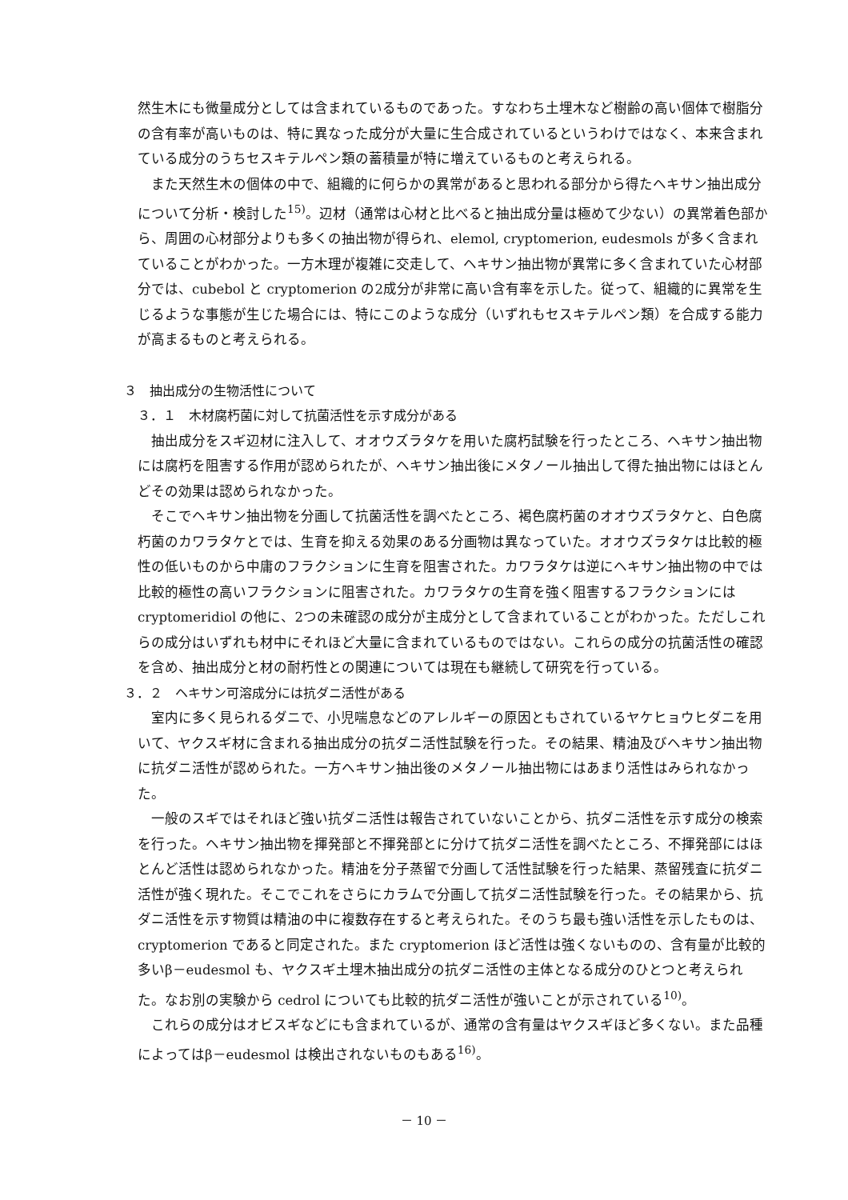然生木にも微量成分としては含まれているものであった。すなわち土埋木など樹齢の高い個体で樹脂分の含有率が高いものは、特に異なった成分が大量に生合成されているというわけではなく、本来含まれている成分のうちセスキテルペン類の蓄積量が特に増えているものと考えられる。
また天然生木の個体の中で、組織的に何らかの異常があると思われる部分から得たヘキサン抽出成分について分析・検討した<sup>15)</sup>。辺材（通常は心材と比べると抽出成分量は極めて少ない）の異常着色部から、周囲の心材部分よりも多くの抽出物が得られ、elemol, cryptomerion, eudesmols が多く含まれていることがわかった。一方木理が複雑に交走して、ヘキサン抽出物が異常に多く含まれていた心材部分では、cubebol と cryptomerion の2成分が非常に高い含有率を示した。従って、組織的に異常を生じるような事態が生じた場合には、特にこのような成分（いずれもセスキテルペン類）を合成する能力が高まるものと考えられる。
３　抽出成分の生物活性について
３．１　木材腐朽菌に対して抗菌活性を示す成分がある
抽出成分をスギ辺材に注入して、オオウズラタケを用いた腐朽試験を行ったところ、ヘキサン抽出物には腐朽を阻害する作用が認められたが、ヘキサン抽出後にメタノール抽出して得た抽出物にはほとんどその効果は認められなかった。
そこでヘキサン抽出物を分画して抗菌活性を調べたところ、褐色腐朽菌のオオウズラタケと、白色腐朽菌のカワラタケとでは、生育を抑える効果のある分画物は異なっていた。オオウズラタケは比較的極性の低いものから中庸のフラクションに生育を阻害された。カワラタケは逆にヘキサン抽出物の中では比較的極性の高いフラクションに阻害された。カワラタケの生育を強く阻害するフラクションには cryptomeridiol の他に、2つの未確認の成分が主成分として含まれていることがわかった。ただしこれらの成分はいずれも材中にそれほど大量に含まれているものではない。これらの成分の抗菌活性の確認を含め、抽出成分と材の耐朽性との関連については現在も継続して研究を行っている。
３．２　ヘキサン可溶成分には抗ダニ活性がある
室内に多く見られるダニで、小児喘息などのアレルギーの原因ともされているヤケヒョウヒダニを用いて、ヤクスギ材に含まれる抽出成分の抗ダニ活性試験を行った。その結果、精油及びヘキサン抽出物に抗ダニ活性が認められた。一方ヘキサン抽出後のメタノール抽出物にはあまり活性はみられなかった。
一般のスギではそれほど強い抗ダニ活性は報告されていないことから、抗ダニ活性を示す成分の検索を行った。ヘキサン抽出物を揮発部と不揮発部とに分けて抗ダニ活性を調べたところ、不揮発部にはほとんど活性は認められなかった。精油を分子蒸留で分画して活性試験を行った結果、蒸留残査に抗ダニ活性が強く現れた。そこでこれをさらにカラムで分画して抗ダニ活性試験を行った。その結果から、抗ダニ活性を示す物質は精油の中に複数存在すると考えられた。そのうち最も強い活性を示したものは、cryptomerion であると同定された。また cryptomerion ほど活性は強くないものの、含有量が比較的多いβ－eudesmol も、ヤクスギ土埋木抽出成分の抗ダニ活性の主体となる成分のひとつと考えられた。なお別の実験から cedrol についても比較的抗ダニ活性が強いことが示されている<sup>10)</sup>。
これらの成分はオビスギなどにも含まれているが、通常の含有量はヤクスギほど多くない。また品種によってはβ－eudesmol は検出されないものもある<sup>16)</sup>。
－ 10 －